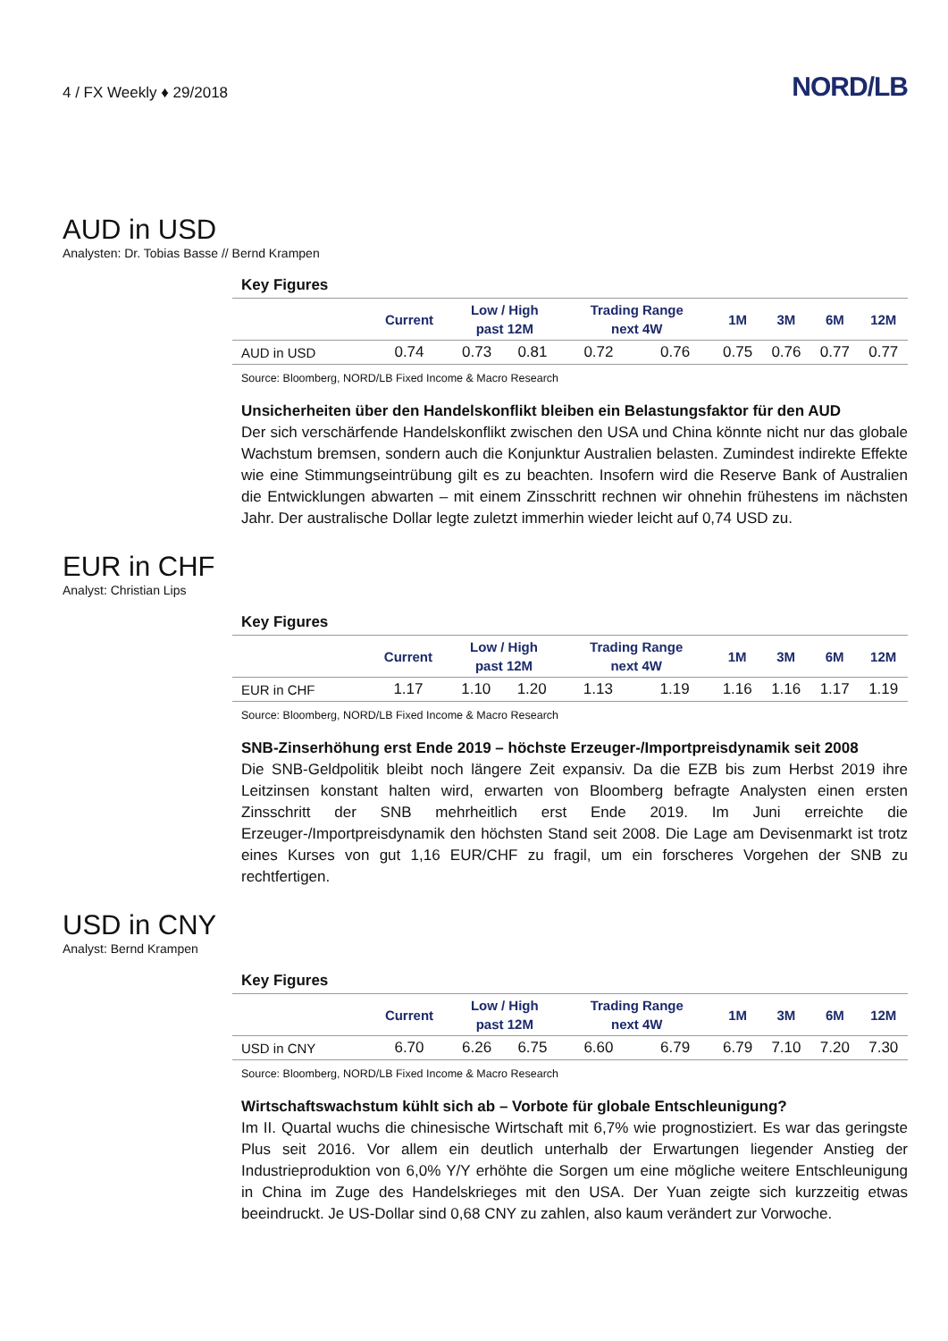4 / FX Weekly ♦ 29/2018
NORD/LB
AUD in USD
Analysten: Dr. Tobias Basse // Bernd Krampen
Key Figures
| | Current | Low / High past 12M | | Trading Range next 4W | | 1M | 3M | 6M | 12M |
| --- | --- | --- | --- | --- | --- | --- | --- | --- | --- |
| AUD in USD | 0.74 | 0.73 | 0.81 | 0.72 | 0.76 | 0.75 | 0.76 | 0.77 | 0.77 |
Source: Bloomberg, NORD/LB Fixed Income & Macro Research
Unsicherheiten über den Handelskonflikt bleiben ein Belastungsfaktor für den AUD
Der sich verschärfende Handelskonflikt zwischen den USA und China könnte nicht nur das globale Wachstum bremsen, sondern auch die Konjunktur Australien belasten. Zumindest indirekte Effekte wie eine Stimmungseintrübung gilt es zu beachten. Insofern wird die Reserve Bank of Australien die Entwicklungen abwarten – mit einem Zinsschritt rechnen wir ohnehin frühestens im nächsten Jahr. Der australische Dollar legte zuletzt immerhin wieder leicht auf 0,74 USD zu.
EUR in CHF
Analyst: Christian Lips
Key Figures
| | Current | Low / High past 12M | | Trading Range next 4W | | 1M | 3M | 6M | 12M |
| --- | --- | --- | --- | --- | --- | --- | --- | --- | --- |
| EUR in CHF | 1.17 | 1.10 | 1.20 | 1.13 | 1.19 | 1.16 | 1.16 | 1.17 | 1.19 |
Source: Bloomberg, NORD/LB Fixed Income & Macro Research
SNB-Zinserhöhung erst Ende 2019 – höchste Erzeuger-/Importpreisdynamik seit 2008
Die SNB-Geldpolitik bleibt noch längere Zeit expansiv. Da die EZB bis zum Herbst 2019 ihre Leitzinsen konstant halten wird, erwarten von Bloomberg befragte Analysten einen ersten Zinsschritt der SNB mehrheitlich erst Ende 2019. Im Juni erreichte die Erzeuger-/Importpreisdynamik den höchsten Stand seit 2008. Die Lage am Devisenmarkt ist trotz eines Kurses von gut 1,16 EUR/CHF zu fragil, um ein forscheres Vorgehen der SNB zu rechtfertigen.
USD in CNY
Analyst: Bernd Krampen
Key Figures
| | Current | Low / High past 12M | | Trading Range next 4W | | 1M | 3M | 6M | 12M |
| --- | --- | --- | --- | --- | --- | --- | --- | --- | --- |
| USD in CNY | 6.70 | 6.26 | 6.75 | 6.60 | 6.79 | 6.79 | 7.10 | 7.20 | 7.30 |
Source: Bloomberg, NORD/LB Fixed Income & Macro Research
Wirtschaftswachstum kühlt sich ab – Vorbote für globale Entschleunigung?
Im II. Quartal wuchs die chinesische Wirtschaft mit 6,7% wie prognostiziert. Es war das geringste Plus seit 2016. Vor allem ein deutlich unterhalb der Erwartungen liegender Anstieg der Industrieproduktion von 6,0% Y/Y erhöhte die Sorgen um eine mögliche weitere Entschleunigung in China im Zuge des Handelskrieges mit den USA. Der Yuan zeigte sich kurzzeitig etwas beeindruckt. Je US-Dollar sind 0,68 CNY zu zahlen, also kaum verändert zur Vorwoche.